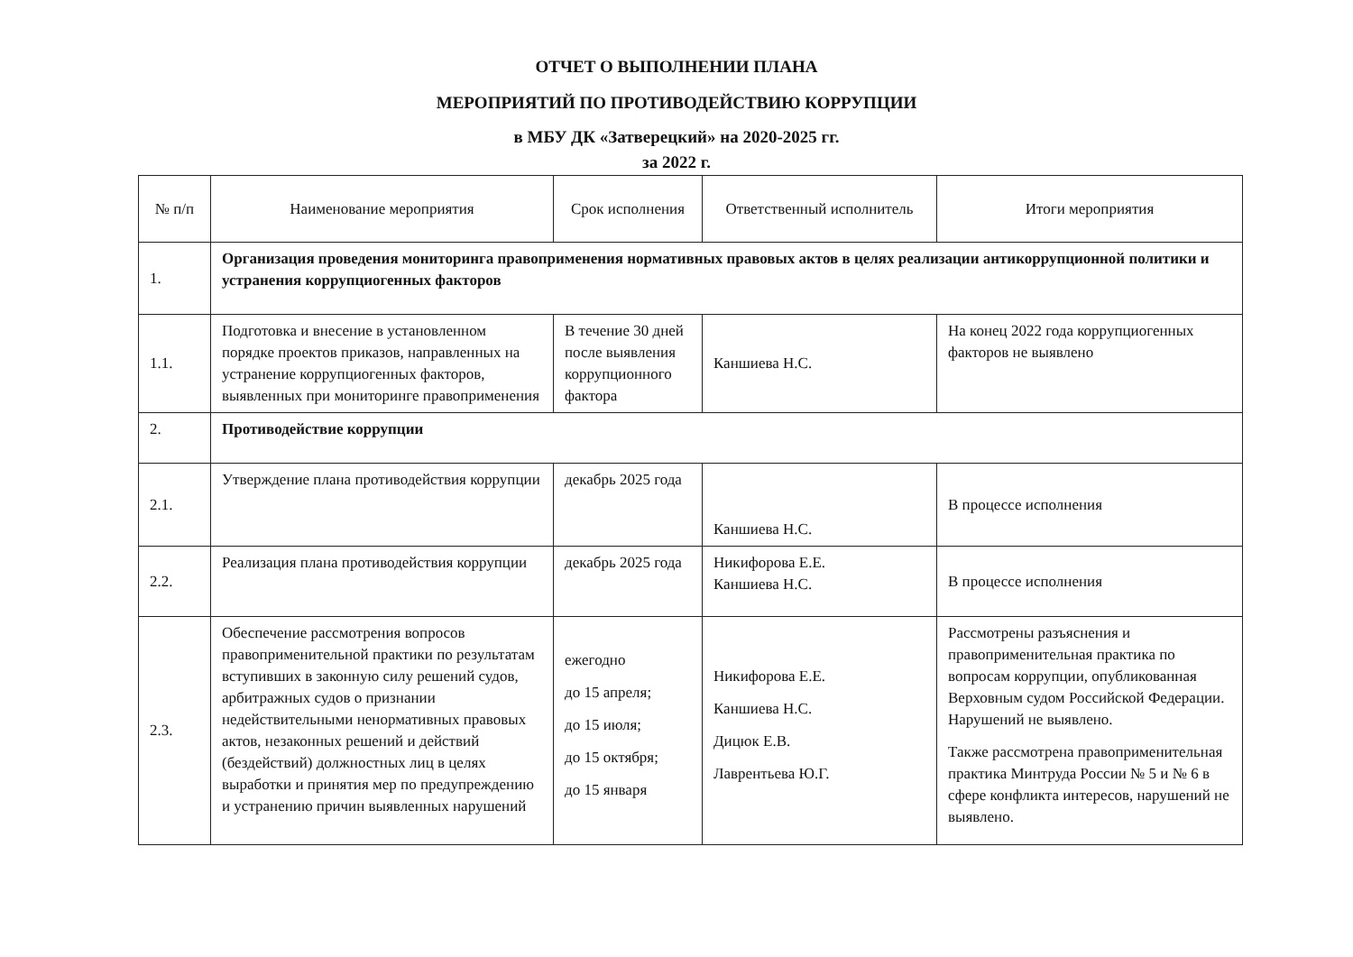ОТЧЕТ О ВЫПОЛНЕНИИ ПЛАНА
МЕРОПРИЯТИЙ ПО ПРОТИВОДЕЙСТВИЮ КОРРУПЦИИ
в МБУ ДК «Затверецкий» на 2020-2025 гг.
за 2022 г.
| № п/п | Наименование мероприятия | Срок исполнения | Ответственный исполнитель | Итоги мероприятия |
| --- | --- | --- | --- | --- |
| 1. | Организация проведения мониторинга правоприменения нормативных правовых актов в целях реализации антикоррупционной политики и устранения коррупциогенных факторов | | | |
| 1.1. | Подготовка и внесение в установленном порядке проектов приказов, направленных на устранение коррупциогенных факторов, выявленных при мониторинге правоприменения | В течение 30 дней после выявления коррупционного фактора | Каншиева Н.С. | На конец 2022 года коррупциогенных факторов не выявлено |
| 2. | Противодействие коррупции | | | |
| 2.1. | Утверждение плана противодействия коррупции | декабрь 2025 года | Каншиева Н.С. | В процессе исполнения |
| 2.2. | Реализация плана противодействия коррупции | декабрь 2025 года | Никифорова Е.Е. Каншиева Н.С. | В процессе исполнения |
| 2.3. | Обеспечение рассмотрения вопросов правоприменительной практики по результатам вступивших в законную силу решений судов, арбитражных судов о признании недействительными ненормативных правовых актов, незаконных решений и действий (бездействий) должностных лиц в целях выработки и принятия мер по предупреждению и устранению причин выявленных нарушений | ежегодно до 15 апреля; до 15 июля; до 15 октября; до 15 января | Никифорова Е.Е. Каншиева Н.С. Дицюк Е.В. Лаврентьева Ю.Г. | Рассмотрены разъяснения и правоприменительная практика по вопросам коррупции, опубликованная Верховным судом Российской Федерации. Нарушений не выявлено. Также рассмотрена правоприменительная практика Минтруда России № 5 и № 6 в сфере конфликта интересов, нарушений не выявлено. |